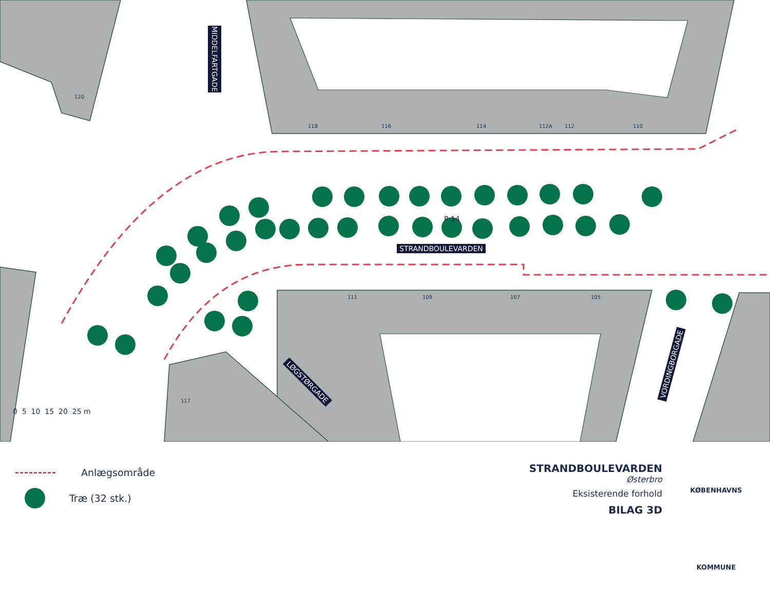120
118 116 114 112A 112 110
111 109 107 105
117
P 14
MIDDELFARTGADE
STRANDBOULEVARDEN
LØGSTØRGADE
VORDINGBORGADE
0 5 10 15 20 25 m
Anlægsområde
Træ (32 stk.)
STRANDBOULEVARDEN
Østerbro
Eksisterende forhold
BILAG 3D
KØBENHAVNS KOMMUNE